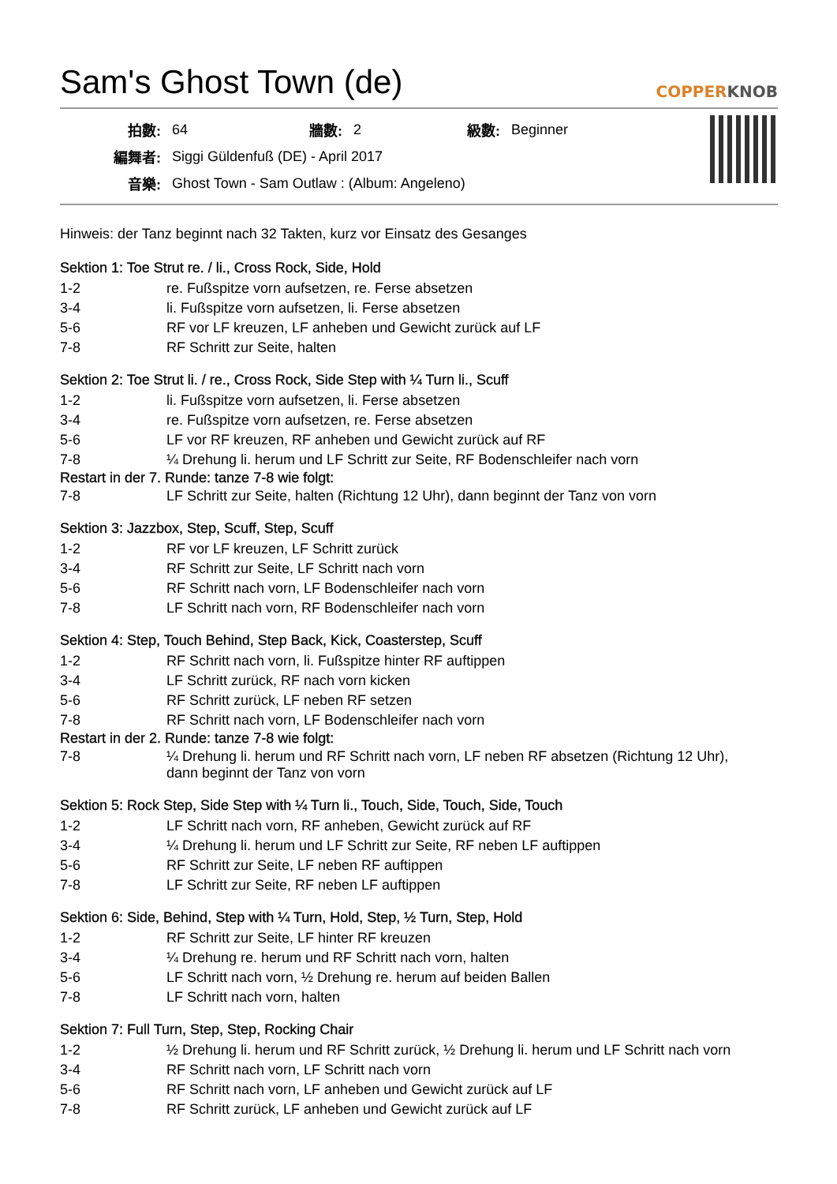Sam's Ghost Town (de) COPPERKNOB
| 拍數: | 64 | 牆數: | 2 | 級數: | Beginner |
| 編舞者: | Siggi Güldenfuß (DE) - April 2017 | | | | |
| 音樂: | Ghost Town - Sam Outlaw : (Album: Angeleno) | | | | |
Hinweis: der Tanz beginnt nach 32 Takten, kurz vor Einsatz des Gesanges
Sektion 1: Toe Strut re. / li., Cross Rock, Side, Hold
| 1-2 | re. Fußspitze vorn aufsetzen, re. Ferse absetzen |
| 3-4 | li. Fußspitze vorn aufsetzen, li. Ferse absetzen |
| 5-6 | RF vor LF kreuzen, LF anheben und Gewicht zurück auf LF |
| 7-8 | RF Schritt zur Seite, halten |
Sektion 2: Toe Strut li. / re., Cross Rock, Side Step with ¼ Turn li., Scuff
| 1-2 | li. Fußspitze vorn aufsetzen, li. Ferse absetzen |
| 3-4 | re. Fußspitze vorn aufsetzen, re. Ferse absetzen |
| 5-6 | LF vor RF kreuzen, RF anheben und Gewicht zurück auf RF |
| 7-8 | ¼ Drehung li. herum und LF Schritt zur Seite, RF Bodenschleifer nach vorn |
Restart in der 7. Runde: tanze 7-8 wie folgt:
| 7-8 | LF Schritt zur Seite, halten (Richtung 12 Uhr), dann beginnt der Tanz von vorn |
Sektion 3: Jazzbox, Step, Scuff, Step, Scuff
| 1-2 | RF vor LF kreuzen, LF Schritt zurück |
| 3-4 | RF Schritt zur Seite, LF Schritt nach vorn |
| 5-6 | RF Schritt nach vorn, LF Bodenschleifer nach vorn |
| 7-8 | LF Schritt nach vorn, RF Bodenschleifer nach vorn |
Sektion 4: Step, Touch Behind, Step Back, Kick, Coasterstep, Scuff
| 1-2 | RF Schritt nach vorn, li. Fußspitze hinter RF auftippen |
| 3-4 | LF Schritt zurück, RF nach vorn kicken |
| 5-6 | RF Schritt zurück, LF neben RF setzen |
| 7-8 | RF Schritt nach vorn, LF Bodenschleifer nach vorn |
Restart in der 2. Runde: tanze 7-8 wie folgt:
| 7-8 | ¼ Drehung li. herum und RF Schritt nach vorn, LF neben RF absetzen (Richtung 12 Uhr), dann beginnt der Tanz von vorn |
Sektion 5: Rock Step, Side Step with ¼ Turn li., Touch, Side, Touch, Side, Touch
| 1-2 | LF Schritt nach vorn, RF anheben, Gewicht zurück auf RF |
| 3-4 | ¼ Drehung li. herum und LF Schritt zur Seite, RF neben LF auftippen |
| 5-6 | RF Schritt zur Seite, LF neben RF auftippen |
| 7-8 | LF Schritt zur Seite, RF neben LF auftippen |
Sektion 6: Side, Behind, Step with ¼ Turn, Hold, Step, ½ Turn, Step, Hold
| 1-2 | RF Schritt zur Seite, LF hinter RF kreuzen |
| 3-4 | ¼ Drehung re. herum und RF Schritt nach vorn, halten |
| 5-6 | LF Schritt nach vorn, ½ Drehung re. herum auf beiden Ballen |
| 7-8 | LF Schritt nach vorn, halten |
Sektion 7: Full Turn, Step, Step, Rocking Chair
| 1-2 | ½ Drehung li. herum und RF Schritt zurück, ½ Drehung li. herum und LF Schritt nach vorn |
| 3-4 | RF Schritt nach vorn, LF Schritt nach vorn |
| 5-6 | RF Schritt nach vorn, LF anheben und Gewicht zurück auf LF |
| 7-8 | RF Schritt zurück, LF anheben und Gewicht zurück auf LF |